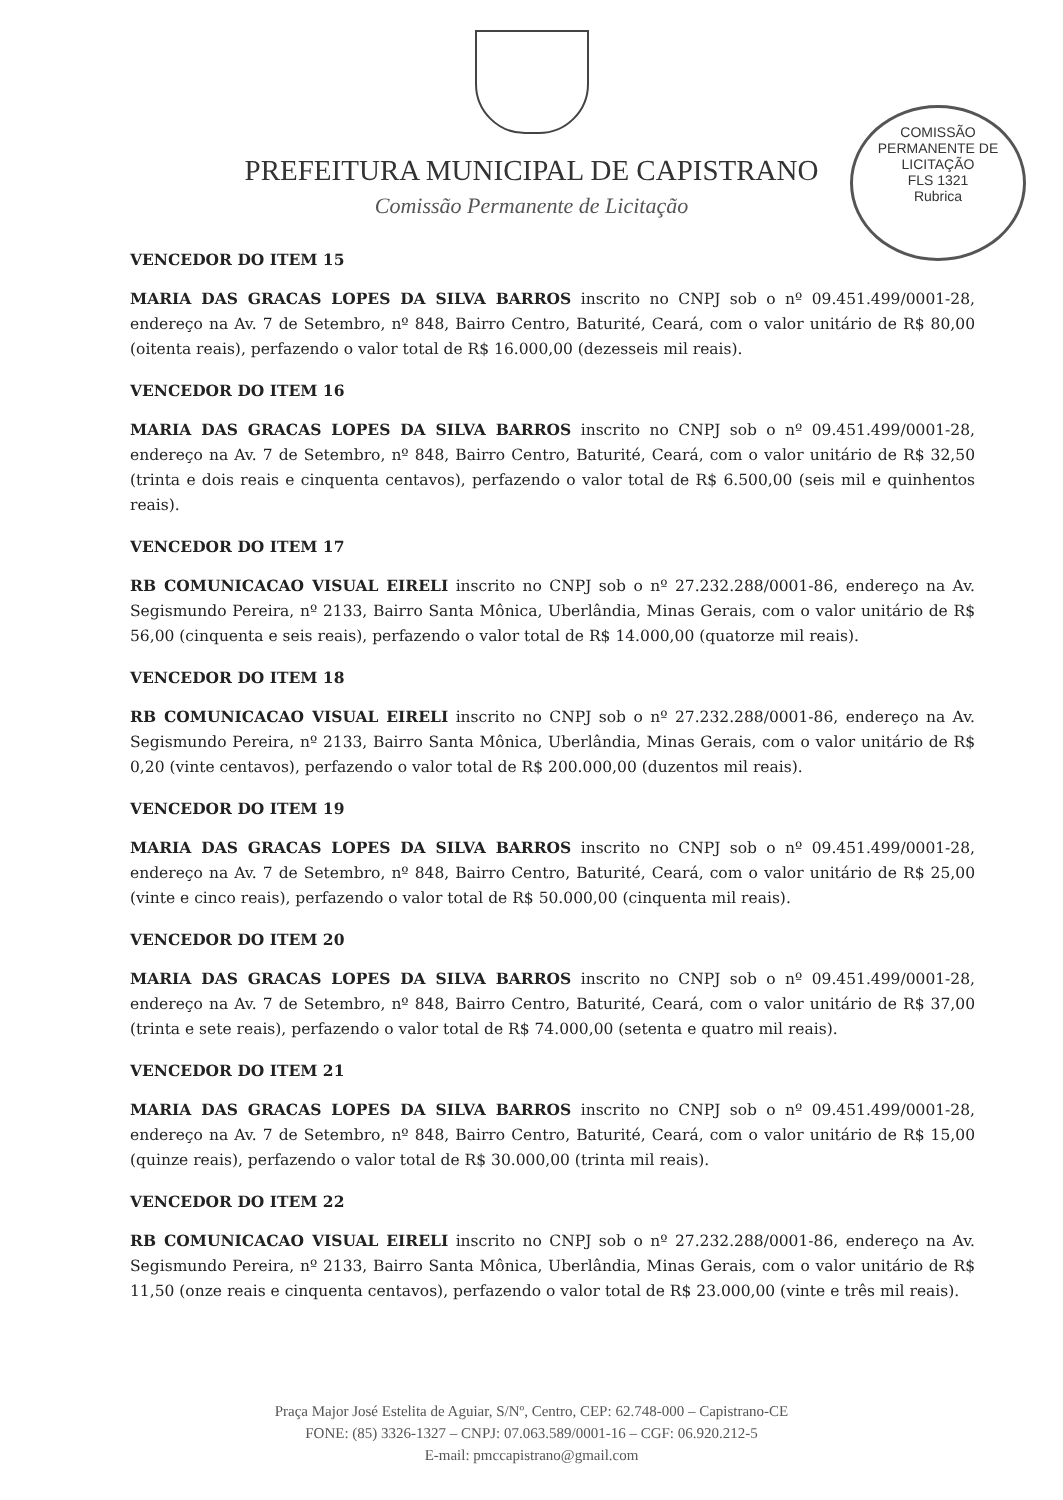PREFEITURA MUNICIPAL DE CAPISTRANO
Comissão Permanente de Licitação
COMISSÃO PERMANENTE DE LICITAÇÃO
FLS 1321
Rubrica
VENCEDOR DO ITEM 15
MARIA DAS GRACAS LOPES DA SILVA BARROS inscrito no CNPJ sob o nº 09.451.499/0001-28, endereço na Av. 7 de Setembro, nº 848, Bairro Centro, Baturité, Ceará, com o valor unitário de R$ 80,00 (oitenta reais), perfazendo o valor total de R$ 16.000,00 (dezesseis mil reais).
VENCEDOR DO ITEM 16
MARIA DAS GRACAS LOPES DA SILVA BARROS inscrito no CNPJ sob o nº 09.451.499/0001-28, endereço na Av. 7 de Setembro, nº 848, Bairro Centro, Baturité, Ceará, com o valor unitário de R$ 32,50 (trinta e dois reais e cinquenta centavos), perfazendo o valor total de R$ 6.500,00 (seis mil e quinhentos reais).
VENCEDOR DO ITEM 17
RB COMUNICACAO VISUAL EIRELI inscrito no CNPJ sob o nº 27.232.288/0001-86, endereço na Av. Segismundo Pereira, nº 2133, Bairro Santa Mônica, Uberlândia, Minas Gerais, com o valor unitário de R$ 56,00 (cinquenta e seis reais), perfazendo o valor total de R$ 14.000,00 (quatorze mil reais).
VENCEDOR DO ITEM 18
RB COMUNICACAO VISUAL EIRELI inscrito no CNPJ sob o nº 27.232.288/0001-86, endereço na Av. Segismundo Pereira, nº 2133, Bairro Santa Mônica, Uberlândia, Minas Gerais, com o valor unitário de R$ 0,20 (vinte centavos), perfazendo o valor total de R$ 200.000,00 (duzentos mil reais).
VENCEDOR DO ITEM 19
MARIA DAS GRACAS LOPES DA SILVA BARROS inscrito no CNPJ sob o nº 09.451.499/0001-28, endereço na Av. 7 de Setembro, nº 848, Bairro Centro, Baturité, Ceará, com o valor unitário de R$ 25,00 (vinte e cinco reais), perfazendo o valor total de R$ 50.000,00 (cinquenta mil reais).
VENCEDOR DO ITEM 20
MARIA DAS GRACAS LOPES DA SILVA BARROS inscrito no CNPJ sob o nº 09.451.499/0001-28, endereço na Av. 7 de Setembro, nº 848, Bairro Centro, Baturité, Ceará, com o valor unitário de R$ 37,00 (trinta e sete reais), perfazendo o valor total de R$ 74.000,00 (setenta e quatro mil reais).
VENCEDOR DO ITEM 21
MARIA DAS GRACAS LOPES DA SILVA BARROS inscrito no CNPJ sob o nº 09.451.499/0001-28, endereço na Av. 7 de Setembro, nº 848, Bairro Centro, Baturité, Ceará, com o valor unitário de R$ 15,00 (quinze reais), perfazendo o valor total de R$ 30.000,00 (trinta mil reais).
VENCEDOR DO ITEM 22
RB COMUNICACAO VISUAL EIRELI inscrito no CNPJ sob o nº 27.232.288/0001-86, endereço na Av. Segismundo Pereira, nº 2133, Bairro Santa Mônica, Uberlândia, Minas Gerais, com o valor unitário de R$ 11,50 (onze reais e cinquenta centavos), perfazendo o valor total de R$ 23.000,00 (vinte e três mil reais).
Praça Major José Estelita de Aguiar, S/Nº, Centro, CEP: 62.748-000 – Capistrano-CE
FONE: (85) 3326-1327 – CNPJ: 07.063.589/0001-16 – CGF: 06.920.212-5
E-mail: pmccapistrano@gmail.com